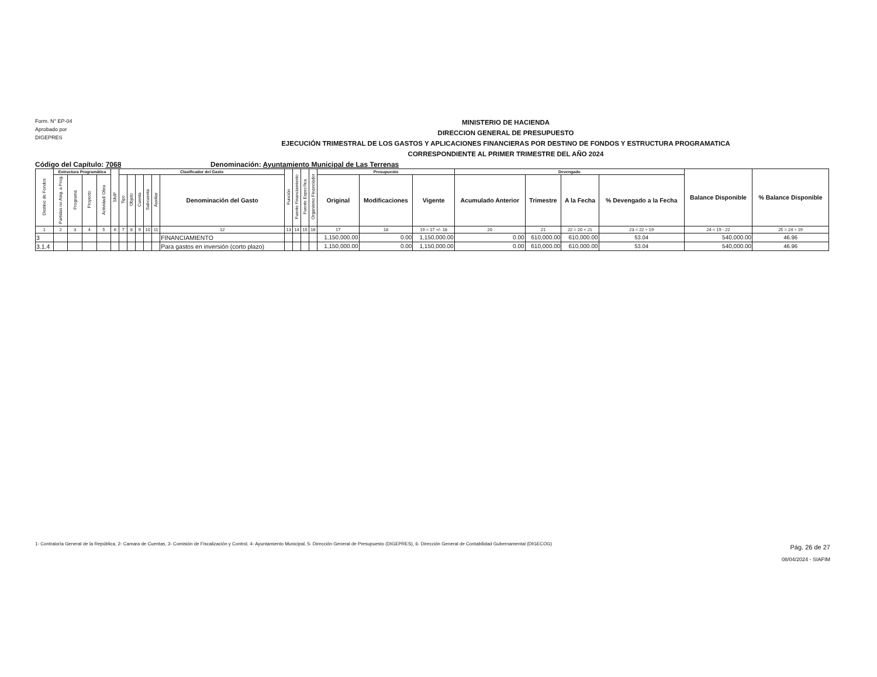Form. N° EP-04
Aprobado por
DIGEPRES
MINISTERIO DE HACIENDA
DIRECCION GENERAL DE PRESUPUESTO
EJECUCIÓN TRIMESTRAL DE LOS GASTOS Y APLICACIONES FINANCIERAS POR DESTINO DE FONDOS Y ESTRUCTURA PROGRAMATICA
CORRESPONDIENTE AL PRIMER TRIMESTRE DEL AÑO 2024
Código del Capítulo: 7068 Denominación: Ayuntamiento Municipal de Las Terrenas
| Destino de Fondos | Estructura Programática | | | | SNIP | Clasificador del Gasto | | | | | | Función | Fuente Financiamiento | Fuente Específica | Organismo Financiador | Presupuesto | | | Devengado | | | | Balance Disponible | % Balance Disponible |
| --- | --- | --- | --- | --- | --- | --- | --- | --- | --- | --- | --- | --- | --- | --- | --- | --- | --- | --- | --- | --- | --- | --- | --- | --- |
| | Partidas no Asig. a Prog. | Programa | Proyecto | Actividad/ Obra | | Tipo | Objeto | Cuenta | Subcuenta | Auxiliar | Denominación del Gasto | | | | | Original | Modificaciones | Vigente | Acumulado Anterior | Trimestre | A la Fecha | % Devengado a la Fecha | | |
| 1 | 2 | 3 | 4 | 5 | 6 | 7 | 8 | 9 | 10 | 11 | 12 | 13 | 14 | 15 | 16 | 17 | 18 | 19 = 17 +/- 18 | 20 | 21 | 22 = 20 + 21 | 23 = 22 ÷ 19 | 24 = 19 - 22 | 25 = 24 ÷ 19 |
| 3 | | | | | | | | | | | FINANCIAMIENTO | | | | | 1,150,000.00 | 0.00 | 1,150,000.00 | 0.00 | 610,000.00 | 610,000.00 | 53.04 | 540,000.00 | 46.96 |
| 3.1.4 | | | | | | | | | | | Para gastos en inversión (corto plazo) | | | | | 1,150,000.00 | 0.00 | 1,150,000.00 | 0.00 | 610,000.00 | 610,000.00 | 53.04 | 540,000.00 | 46.96 |
1- Contraloría General de la República, 2- Camara de Cuentas, 3- Comisión de Fiscalización y Control, 4- Ayuntamiento Municipal, 5- Dirección General de Presupuesto (DIGEPRES), 6- Dirección General de Contabilidad Gubernamental (DIGECOG)
Pág. 26 de 27
08/04/2024 - SIAFIM